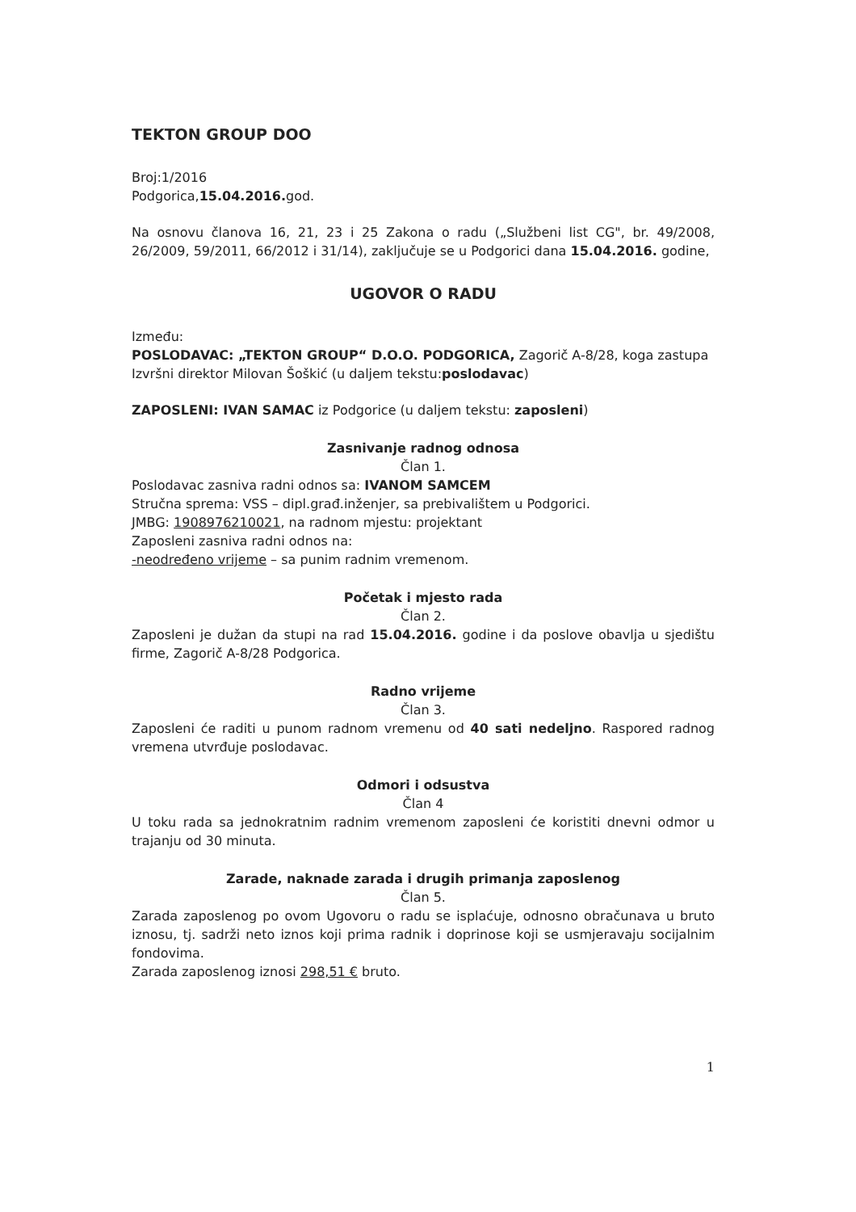TEKTON GROUP DOO
Broj:1/2016
Podgorica,15.04.2016. god.
Na osnovu članova 16, 21, 23 i 25 Zakona o radu („Službeni list CG", br. 49/2008, 26/2009, 59/2011, 66/2012 i 31/14), zaključuje se u Podgorici dana 15.04.2016. godine,
UGOVOR O RADU
Između:
POSLODAVAC: „TEKTON GROUP“ D.O.O. PODGORICA, Zagorič A-8/28, koga zastupa Izvršni direktor Milovan Šoškić (u daljem tekstu:poslodavac)
ZAPOSLENI: IVAN SAMAC iz Podgorice (u daljem tekstu: zaposleni)
Zasnivanje radnog odnosa
Član 1.
Poslodavac zasniva radni odnos sa: IVANOM SAMCEM
Stručna sprema: VSS – dipl.građ.inženjer, sa prebivalištem u Podgorici.
JMBG: 1908976210021, na radnom mjestu: projektant
Zaposleni zasniva radni odnos na:
-neodređeno vrijeme – sa punim radnim vremenom.
Početak i mjesto rada
Član 2.
Zaposleni je dužan da stupi na rad 15.04.2016. godine i da poslove obavlja u sjedištu firme, Zagorič A-8/28 Podgorica.
Radno vrijeme
Član 3.
Zaposleni će raditi u punom radnom vremenu od 40 sati nedeljno. Raspored radnog vremena utvrđuje poslodavac.
Odmori i odsustva
Član 4
U toku rada sa jednokratnim radnim vremenom zaposleni će koristiti dnevni odmor u trajanju od 30 minuta.
Zarade, naknade zarada i drugih primanja zaposlenog
Član 5.
Zarada zaposlenog po ovom Ugovoru o radu se isplaćuje, odnosno obračunava u bruto iznosu, tj. sadrži neto iznos koji prima radnik i doprinose koji se usmjeravaju socijalnim fondovima.
Zarada zaposlenog iznosi 298,51 € bruto.
1